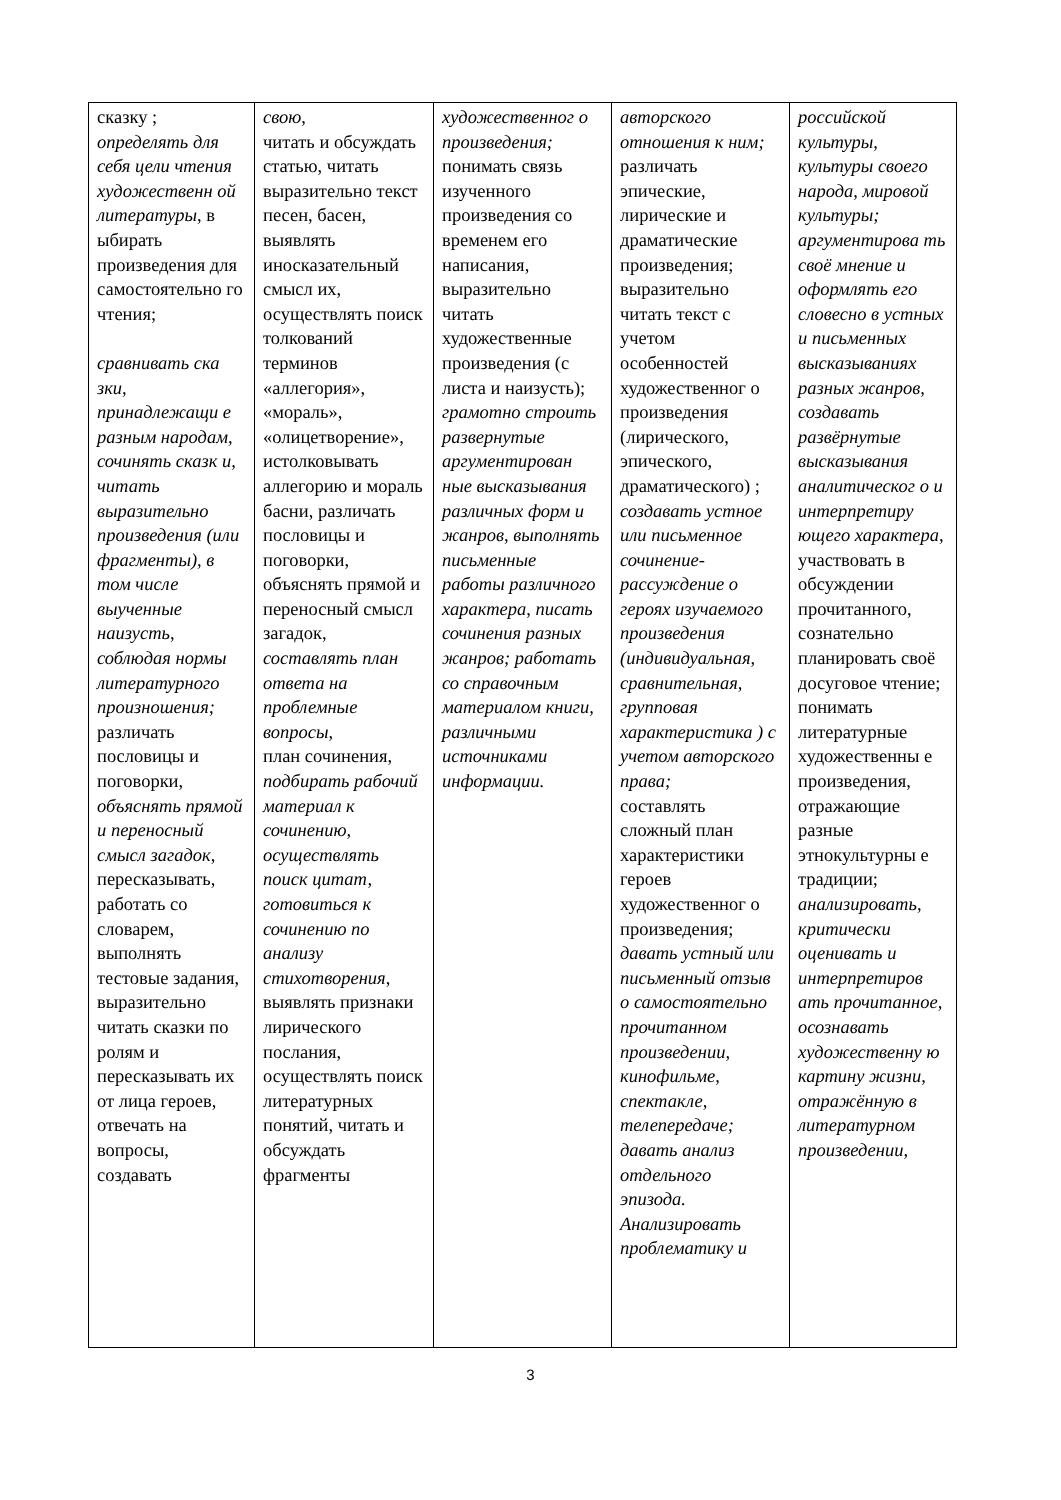| сказку ; определять для себя цели чтения художественн ой литературы, в ыбирать произведения для самостоятельно го чтения; сравнивать ска зки, принадлежащи е разным народам, сочинять сказк и, читать выразительно произведения (или фрагменты), в том числе выученные наизусть, соблюдая нормы литературного произношения; различать пословицы и поговорки, объяснять прямой и переносный смысл загадок , пересказывать, работать со словарем, выполнять тестовые задания, выразительно читать сказки по ролям и пересказывать их от лица героев, отвечать на вопросы, создавать | свою, читать и обсуждать статью, читать выразительно текст песен, басен, выявлять иносказательный смысл их, осуществлять поиск толкований терминов «аллегория», «мораль», «олицетворение», истолковывать аллегорию и мораль басни, различать пословицы и поговорки, объяснять прямой и переносный смысл загадок, составлять план ответа на проблемные вопросы, план сочинения, подбирать рабочий материал к сочинению, осуществлять поиск цитат, готовиться к сочинению по анализу стихотворения , выявлять признаки лирического послания, осуществлять поиск литературных понятий, читать и обсуждать фрагменты | художественног о произведения; понимать связь изученного произведения со временем его написания, выразительно читать художественные произведения (с листа и наизусть); грамотно строить развернутые аргументирован ные высказывания различных форм и жанров , выполнять письменные работы различного характера , писать сочинения разных жанров; работать со справочным материалом книги, различными источниками информации. | авторского отношения к ним; различать эпические, лирические и драматические произведения; выразительно читать текст с учетом особенностей художественног о произведения (лирического, эпического, драматического) ; создавать устное или письменное сочинение-рассуждение о героях изучаемого произведения (индивидуальная, сравнительная, групповая характеристика ) с учетом авторского права; составлять сложный план характеристики героев художественног о произведения; давать устный или письменный отзыв о самостоятельно прочитанном произведении, кинофильме, спектакле, телепередаче; давать анализ отдельного эпизода. Анализировать проблематику и | российской культуры, культуры своего народа, мировой культуры; аргументирова ть своё мнение и оформлять его словесно в устных и письменных высказываниях разных жанров, создавать развёрнутые высказывания аналитическог о и интерпретиру ющего характера, участвовать в обсуждении прочитанного, сознательно планировать своё досуговое чтение; понимать литературные художественны е произведения, отражающие разные этнокультурны е традиции; анализировать, критически оценивать и интерпретиров ать прочитанное, осознавать художественну ю картину жизни, отражённую в литературном произведении, |
3